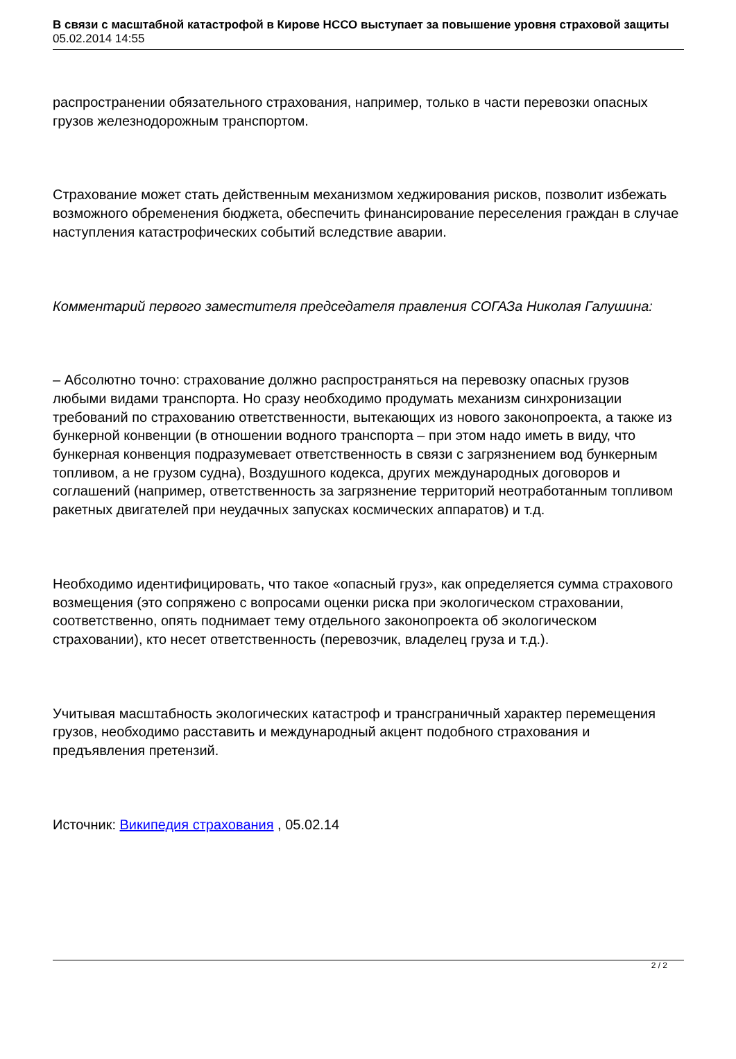В связи с масштабной катастрофой в Кирове НССО выступает за повышение уровня страховой защиты
05.02.2014 14:55
распространении обязательного страхования, например, только в части перевозки опасных грузов железнодорожным транспортом.
Страхование может стать действенным механизмом хеджирования рисков, позволит избежать возможного обременения бюджета, обеспечить финансирование переселения граждан в случае наступления катастрофических событий вследствие аварии.
Комментарий первого заместителя председателя правления СОГАЗа Николая Галушина:
– Абсолютно точно: страхование должно распространяться на перевозку опасных грузов любыми видами транспорта. Но сразу необходимо продумать механизм синхронизации требований по страхованию ответственности, вытекающих из нового законопроекта, а также из бункерной конвенции (в отношении водного транспорта – при этом надо иметь в виду, что бункерная конвенция подразумевает ответственность в связи с загрязнением вод бункерным топливом, а не грузом судна), Воздушного кодекса, других международных договоров и соглашений (например, ответственность за загрязнение территорий неотработанным топливом ракетных двигателей при неудачных запусках космических аппаратов) и т.д.
Необходимо идентифицировать, что такое «опасный груз», как определяется сумма страхового возмещения (это сопряжено с вопросами оценки риска при экологическом страховании, соответственно, опять поднимает тему отдельного законопроекта об экологическом страховании), кто несет ответственность (перевозчик, владелец груза и т.д.).
Учитывая масштабность экологических катастроф и трансграничный характер перемещения грузов, необходимо расставить и международный акцент подобного страхования и предъявления претензий.
Источник: Википедия страхования , 05.02.14
2 / 2